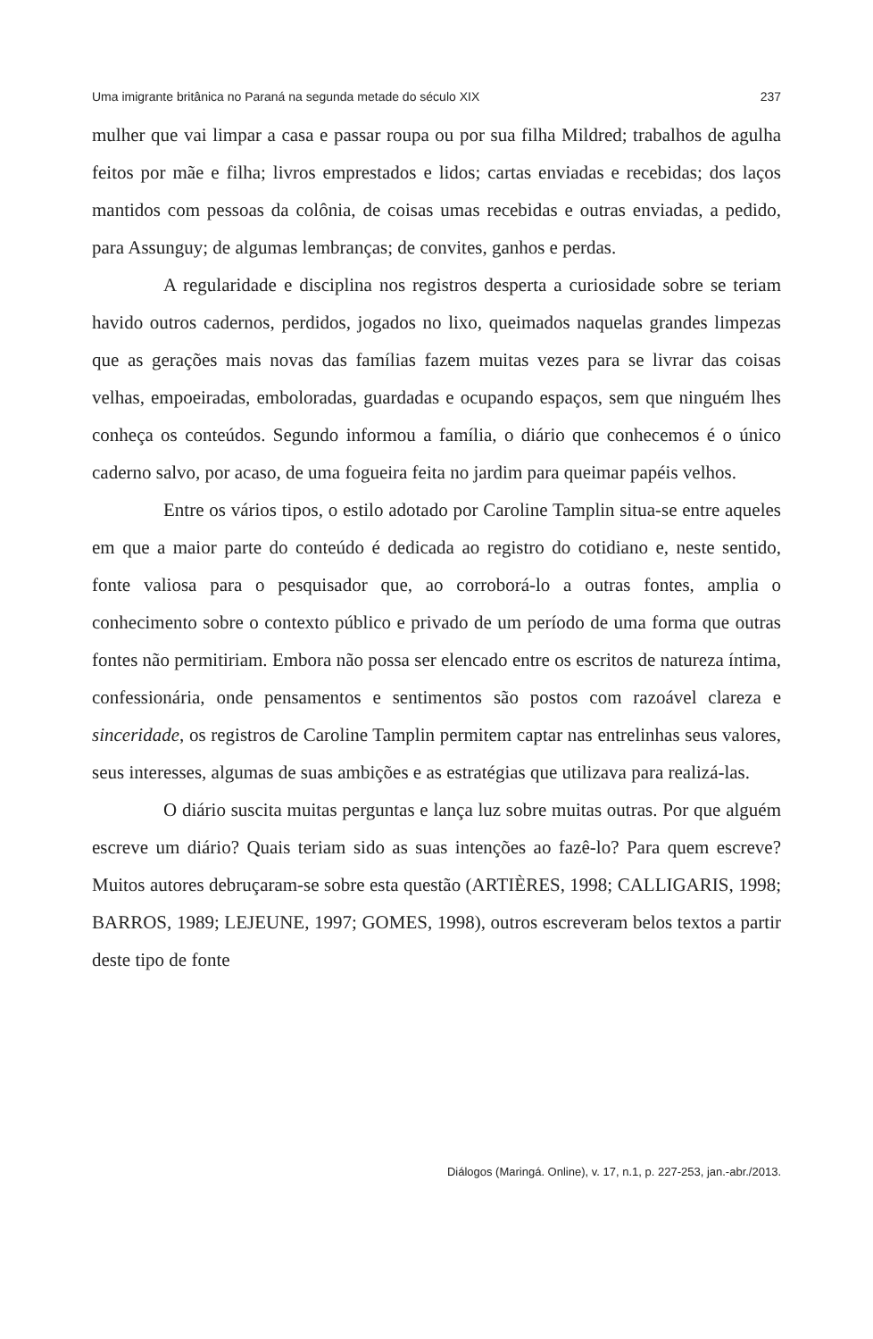Uma imigrante britânica no Paraná na segunda metade do século XIX 237
mulher que vai limpar a casa e passar roupa ou por sua filha Mildred; trabalhos de agulha feitos por mãe e filha; livros emprestados e lidos; cartas enviadas e recebidas; dos laços mantidos com pessoas da colônia, de coisas umas recebidas e outras enviadas, a pedido, para Assunguy; de algumas lembranças; de convites, ganhos e perdas.
A regularidade e disciplina nos registros desperta a curiosidade sobre se teriam havido outros cadernos, perdidos, jogados no lixo, queimados naquelas grandes limpezas que as gerações mais novas das famílias fazem muitas vezes para se livrar das coisas velhas, empoeiradas, emboloradas, guardadas e ocupando espaços, sem que ninguém lhes conheça os conteúdos. Segundo informou a família, o diário que conhecemos é o único caderno salvo, por acaso, de uma fogueira feita no jardim para queimar papéis velhos.
Entre os vários tipos, o estilo adotado por Caroline Tamplin situa-se entre aqueles em que a maior parte do conteúdo é dedicada ao registro do cotidiano e, neste sentido, fonte valiosa para o pesquisador que, ao corroborá-lo a outras fontes, amplia o conhecimento sobre o contexto público e privado de um período de uma forma que outras fontes não permitiriam. Embora não possa ser elencado entre os escritos de natureza íntima, confessionária, onde pensamentos e sentimentos são postos com razoável clareza e sinceridade, os registros de Caroline Tamplin permitem captar nas entrelinhas seus valores, seus interesses, algumas de suas ambições e as estratégias que utilizava para realizá-las.
O diário suscita muitas perguntas e lança luz sobre muitas outras. Por que alguém escreve um diário? Quais teriam sido as suas intenções ao fazê-lo? Para quem escreve? Muitos autores debruçaram-se sobre esta questão (ARTIÈRES, 1998; CALLIGARIS, 1998; BARROS, 1989; LEJEUNE, 1997; GOMES, 1998), outros escreveram belos textos a partir deste tipo de fonte
Diálogos (Maringá. Online), v. 17, n.1, p. 227-253, jan.-abr./2013.